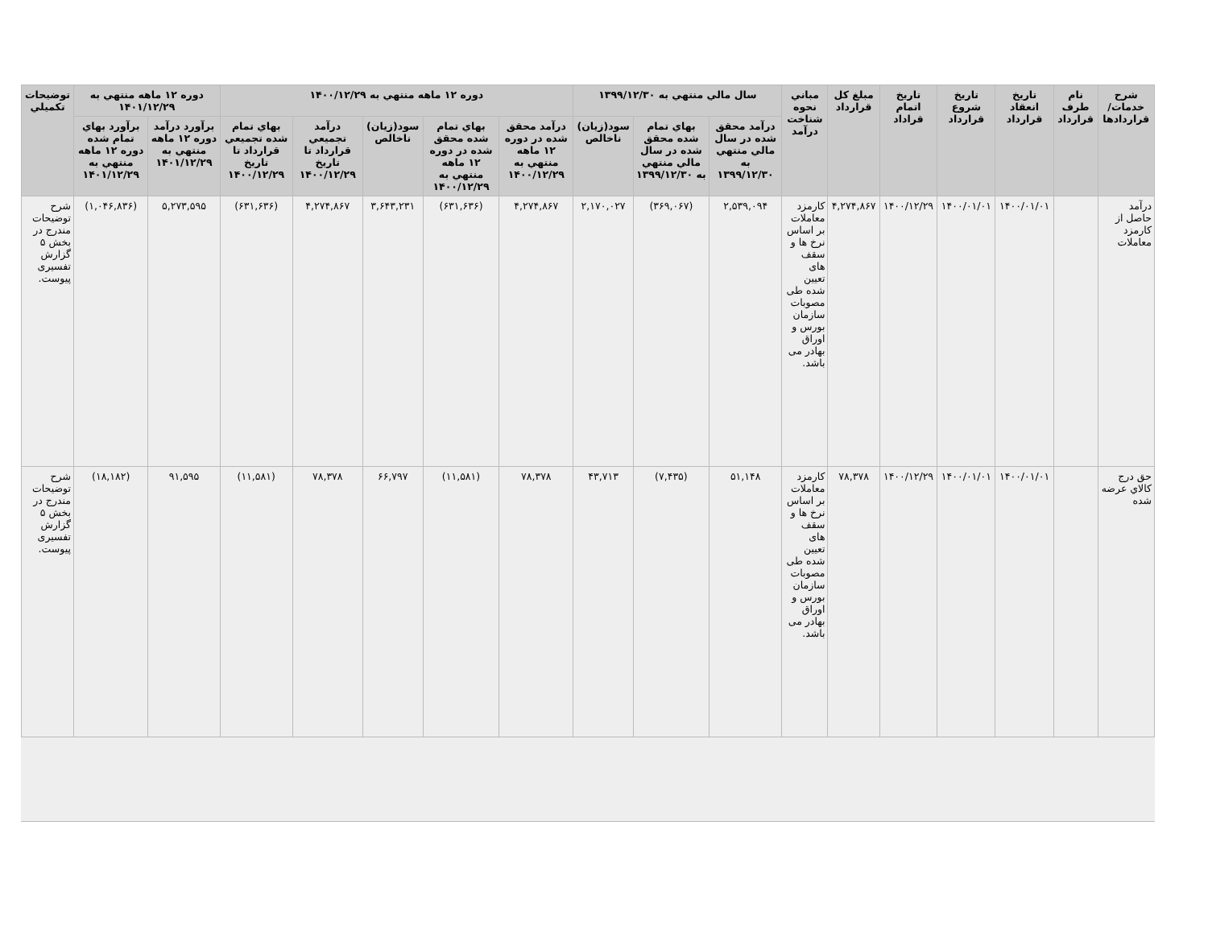| شرح خدمات/ قراردادها | نام طرف قرارداد | تاريخ انعقاد قرارداد | تاريخ شروع قرارداد | تاريخ اتمام قراداد | مبلغ کل قرارداد | مباني نحوه شناخت درآمد | سال مالي منتهي به ۱۳۹۹/۱۲/۳۰ | | | دوره ۱۲ ماهه منتهي به ۱۴۰۰/۱۲/۲۹ | | | | | دوره ۱۲ ماهه منتهي به ۱۴۰۱/۱۲/۲۹ | | توضيحات تکميلي |
| --- | --- | --- | --- | --- | --- | --- | --- | --- | --- | --- | --- | --- | --- | --- | --- | --- | --- |
| | | | | | | | درآمد محقق شده در سال مالي منتهي به ۱۳۹۹/۱۲/۳۰ | بهاي تمام شده محقق شده در سال مالي منتهي به ۱۳۹۹/۱۲/۳۰ | سود(زيان) ناخالص | درآمد محقق شده در دوره ۱۲ ماهه منتهي به ۱۴۰۰/۱۲/۲۹ | بهاي تمام شده محقق شده در دوره ۱۲ ماهه منتهي به ۱۴۰۰/۱۲/۲۹ | سود(زيان) ناخالص | درآمد تجميعي قرارداد تا تاريخ ۱۴۰۰/۱۲/۲۹ | بهاي تمام شده تجميعي قرارداد تا تاريخ ۱۴۰۰/۱۲/۲۹ | برآورد درآمد دوره ۱۲ ماهه منتهي به ۱۴۰۱/۱۲/۲۹ | برآورد بهاي تمام شده دوره ۱۲ ماهه منتهي به ۱۴۰۱/۱۲/۲۹ | |
| درآمد حاصل از کارمزد معاملات | | ۱۴۰۰/۰۱/۰۱ | ۱۴۰۰/۰۱/۰۱ | ۱۴۰۰/۱۲/۲۹ | ۴,۲۷۴,۸۶۷ | کارمزد معاملات بر اساس نرخ ها و سقف های تعیین شده طی مصوبات سازمان بورس و اوراق بهادر می باشد. | ۲,۵۳۹,۰۹۴ | (۳۶۹,۰۶۷) | ۲,۱۷۰,۰۲۷ | ۴,۲۷۴,۸۶۷ | (۶۳۱,۶۳۶) | ۳,۶۴۳,۲۳۱ | ۴,۲۷۴,۸۶۷ | (۶۳۱,۶۳۶) | ۵,۲۷۳,۵۹۵ | (۱,۰۴۶,۸۳۶) | شرح توضیحات مندرج در بخش ۵ گزارش تفسیری پیوست. |
| حق درج کالاي عرضه شده | | ۱۴۰۰/۰۱/۰۱ | ۱۴۰۰/۰۱/۰۱ | ۱۴۰۰/۱۲/۲۹ | ۷۸,۳۷۸ | کارمزد معاملات بر اساس نرخ ها و سقف های تعیین شده طی مصوبات سازمان بورس و اوراق بهادر می باشد. | ۵۱,۱۴۸ | (۷,۴۳۵) | ۴۳,۷۱۳ | ۷۸,۳۷۸ | (۱۱,۵۸۱) | ۶۶,۷۹۷ | ۷۸,۳۷۸ | (۱۱,۵۸۱) | ۹۱,۵۹۵ | (۱۸,۱۸۲) | شرح توضیحات مندرج در بخش ۵ گزارش تفسیری پیوست. |